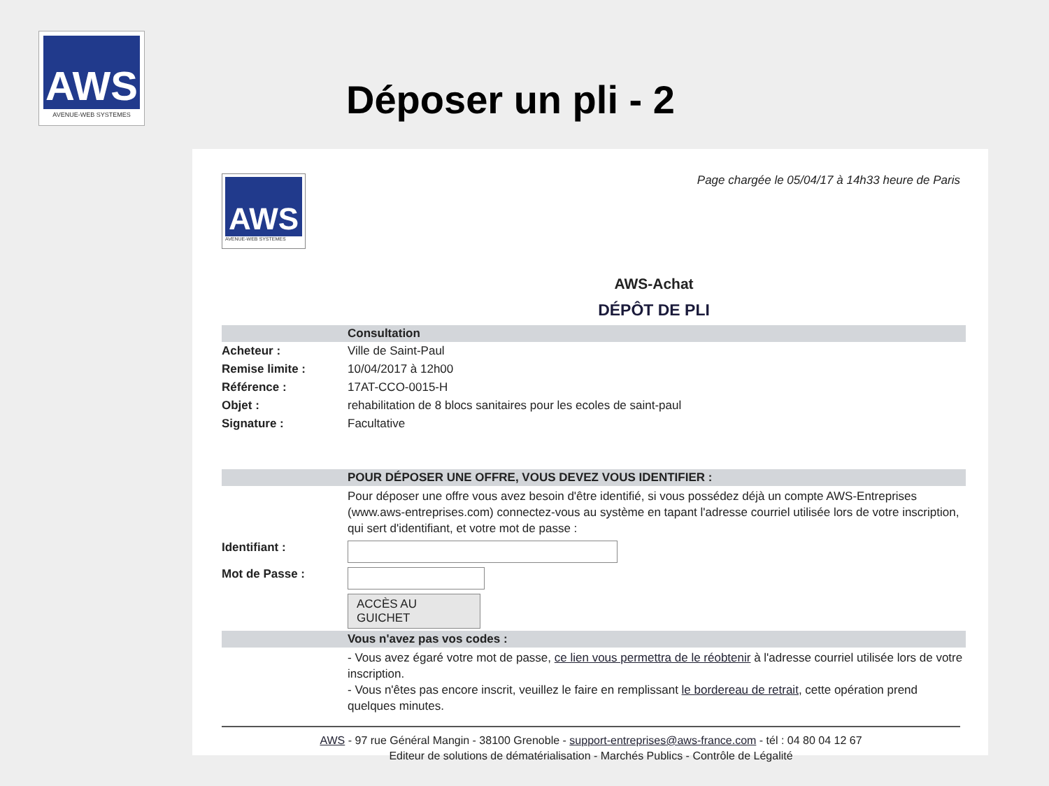AWS
AVENUE-WEB SYSTEMES
Déposer un pli - 2
AWS
AVENUE-WEB SYSTEMES
Page chargée le 05/04/17 à 14h33 heure de Paris
AWS-Achat
DÉPÔT DE PLI
| | Consultation |
| Acheteur : | Ville de Saint-Paul |
| Remise limite : | 10/04/2017 à 12h00 |
| Référence : | 17AT-CCO-0015-H |
| Objet : | rehabilitation de 8 blocs sanitaires pour les ecoles de saint-paul |
| Signature : | Facultative |
| | POUR DÉPOSER UNE OFFRE, VOUS DEVEZ VOUS IDENTIFIER : |
| | Pour déposer une offre vous avez besoin d'être identifié, si vous possédez déjà un compte AWS-Entreprises (www.aws-entreprises.com) connectez-vous au système en tapant l'adresse courriel utilisée lors de votre inscription, qui sert d'identifiant, et votre mot de passe : |
| Identifiant : | |
| Mot de Passe : | |
| | ACCÈS AU GUICHET |
| | Vous n'avez pas vos codes : |
| | - Vous avez égaré votre mot de passe, ce lien vous permettra de le réobtenir à l'adresse courriel utilisée lors de votre inscription. - Vous n'êtes pas encore inscrit, veuillez le faire en remplissant le bordereau de retrait , cette opération prend quelques minutes. |
AWS - 97 rue Général Mangin - 38100 Grenoble - support-entreprises@aws-france.com - tél : 04 80 04 12 67
Editeur de solutions de dématérialisation - Marchés Publics - Contrôle de Légalité